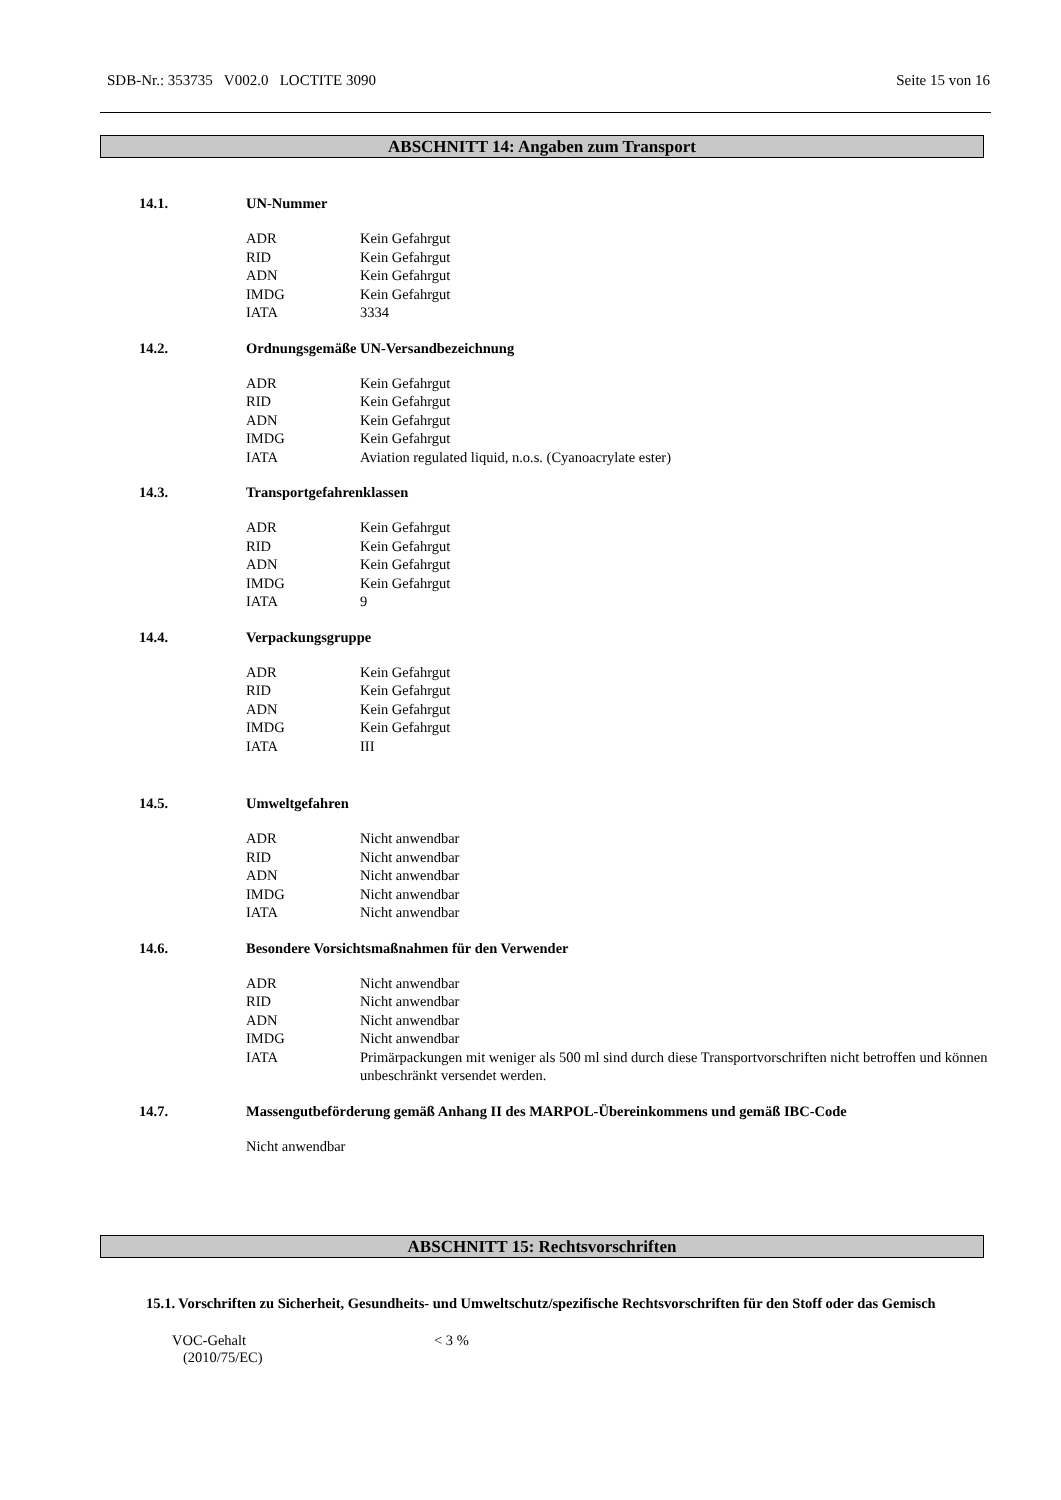SDB-Nr.: 353735 V002.0 LOCTITE 3090 Seite 15 von 16
ABSCHNITT 14: Angaben zum Transport
14.1. UN-Nummer
ADR Kein Gefahrgut
RID Kein Gefahrgut
ADN Kein Gefahrgut
IMDG Kein Gefahrgut
IATA 3334
14.2. Ordnungsgemäße UN-Versandbezeichnung
ADR Kein Gefahrgut
RID Kein Gefahrgut
ADN Kein Gefahrgut
IMDG Kein Gefahrgut
IATA Aviation regulated liquid, n.o.s. (Cyanoacrylate ester)
14.3. Transportgefahrenklassen
ADR Kein Gefahrgut
RID Kein Gefahrgut
ADN Kein Gefahrgut
IMDG Kein Gefahrgut
IATA 9
14.4. Verpackungsgruppe
ADR Kein Gefahrgut
RID Kein Gefahrgut
ADN Kein Gefahrgut
IMDG Kein Gefahrgut
IATA III
14.5. Umweltgefahren
ADR Nicht anwendbar
RID Nicht anwendbar
ADN Nicht anwendbar
IMDG Nicht anwendbar
IATA Nicht anwendbar
14.6. Besondere Vorsichtsmaßnahmen für den Verwender
ADR Nicht anwendbar
RID Nicht anwendbar
ADN Nicht anwendbar
IMDG Nicht anwendbar
IATA Primärpackungen mit weniger als 500 ml sind durch diese Transportvorschriften nicht betroffen und können unbeschränkt versendet werden.
14.7. Massengutbeförderung gemäß Anhang II des MARPOL-Übereinkommens und gemäß IBC-Code
Nicht anwendbar
ABSCHNITT 15: Rechtsvorschriften
15.1. Vorschriften zu Sicherheit, Gesundheits- und Umweltschutz/spezifische Rechtsvorschriften für den Stoff oder das Gemisch
VOC-Gehalt
(2010/75/EC)
< 3 %